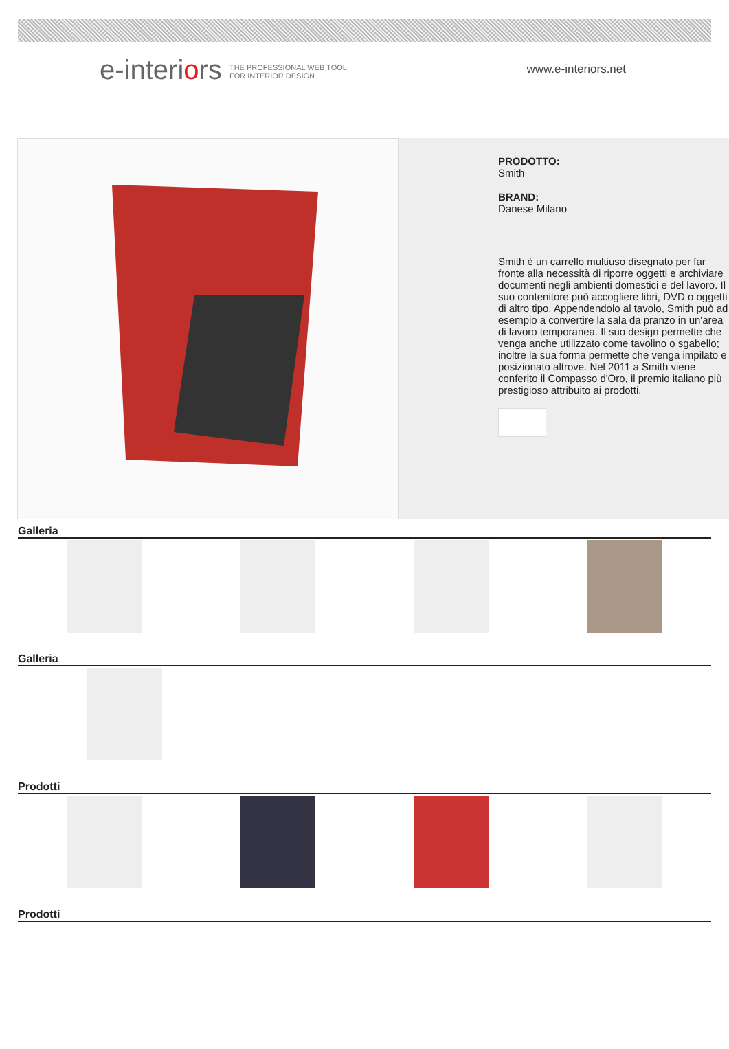e-interiors THE PROFESSIONAL WEB TOOL
FOR INTERIOR DESIGN
www.e-interiors.net
PRODOTTO:
Smith
BRAND:
Danese Milano
Smith è un carrello multiuso disegnato per far fronte alla necessità di riporre oggetti e archiviare documenti negli ambienti domestici e del lavoro. Il suo contenitore può accogliere libri, DVD o oggetti di altro tipo. Appendendolo al tavolo, Smith può ad esempio a convertire la sala da pranzo in un'area di lavoro temporanea. Il suo design permette che venga anche utilizzato come tavolino o sgabello; inoltre la sua forma permette che venga impilato e posizionato altrove. Nel 2011 a Smith viene conferito il Compasso d'Oro, il premio italiano più prestigioso attribuito ai prodotti.
Galleria
Galleria
Prodotti
Prodotti